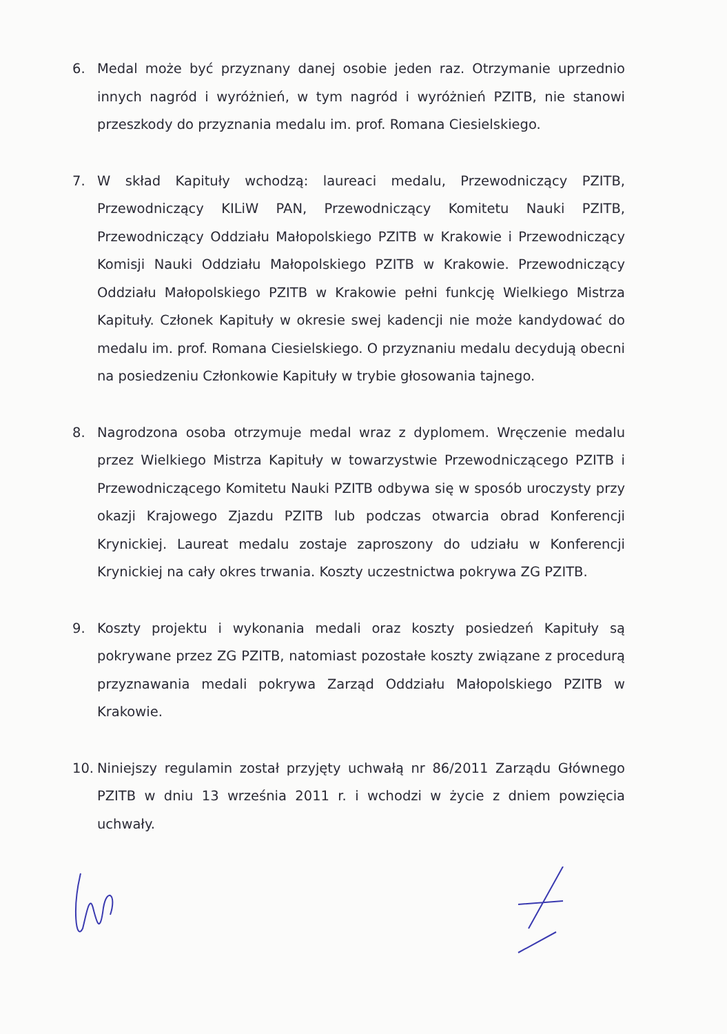6. Medal może być przyznany danej osobie jeden raz. Otrzymanie uprzednio innych nagród i wyróżnień, w tym nagród i wyróżnień PZITB, nie stanowi przeszkody do przyznania medalu im. prof. Romana Ciesielskiego.
7. W skład Kapituły wchodzą: laureaci medalu, Przewodniczący PZITB, Przewodniczący KILiW PAN, Przewodniczący Komitetu Nauki PZITB, Przewodniczący Oddziału Małopolskiego PZITB w Krakowie i Przewodniczący Komisji Nauki Oddziału Małopolskiego PZITB w Krakowie. Przewodniczący Oddziału Małopolskiego PZITB w Krakowie pełni funkcję Wielkiego Mistrza Kapituły. Członek Kapituły w okresie swej kadencji nie może kandydować do medalu im. prof. Romana Ciesielskiego. O przyznaniu medalu decydują obecni na posiedzeniu Członkowie Kapituły w trybie głosowania tajnego.
8. Nagrodzona osoba otrzymuje medal wraz z dyplomem. Wręczenie medalu przez Wielkiego Mistrza Kapituły w towarzystwie Przewodniczącego PZITB i Przewodniczącego Komitetu Nauki PZITB odbywa się w sposób uroczysty przy okazji Krajowego Zjazdu PZITB lub podczas otwarcia obrad Konferencji Krynickiej. Laureat medalu zostaje zaproszony do udziału w Konferencji Krynickiej na cały okres trwania. Koszty uczestnictwa pokrywa ZG PZITB.
9. Koszty projektu i wykonania medali oraz koszty posiedzeń Kapituły są pokrywane przez ZG PZITB, natomiast pozostałe koszty związane z procedurą przyznawania medali pokrywa Zarząd Oddziału Małopolskiego PZITB w Krakowie.
10. Niniejszy regulamin został przyjęty uchwałą nr 86/2011 Zarządu Głównego PZITB w dniu 13 września 2011 r. i wchodzi w życie z dniem powzięcia uchwały.